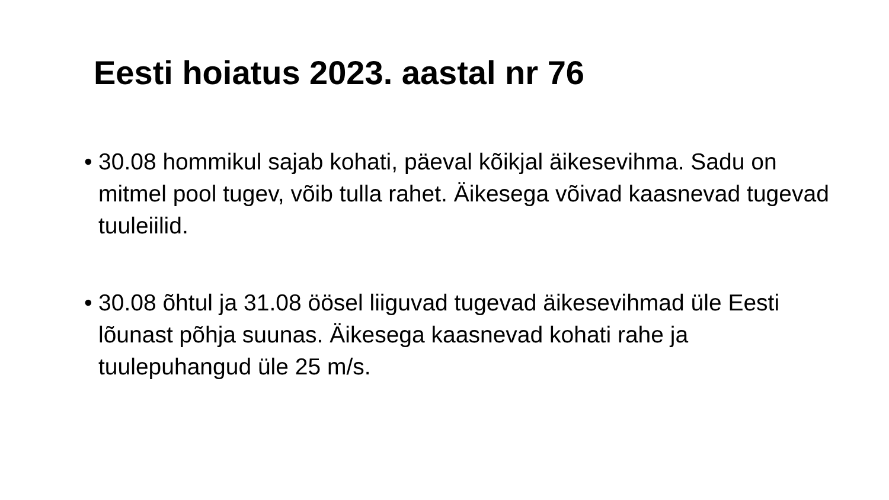Eesti hoiatus 2023. aastal nr 76
• 30.08 hommikul sajab kohati, päeval kõikjal äikesevihma. Sadu on mitmel pool tugev, võib tulla rahet. Äikesega võivad kaasnevad tugevad tuuleiilid.
• 30.08 õhtul ja 31.08 öösel liiguvad tugevad äikesevihmad üle Eesti lõunast põhja suunas. Äikesega kaasnevad kohati rahe ja tuulepuhangud üle 25 m/s.